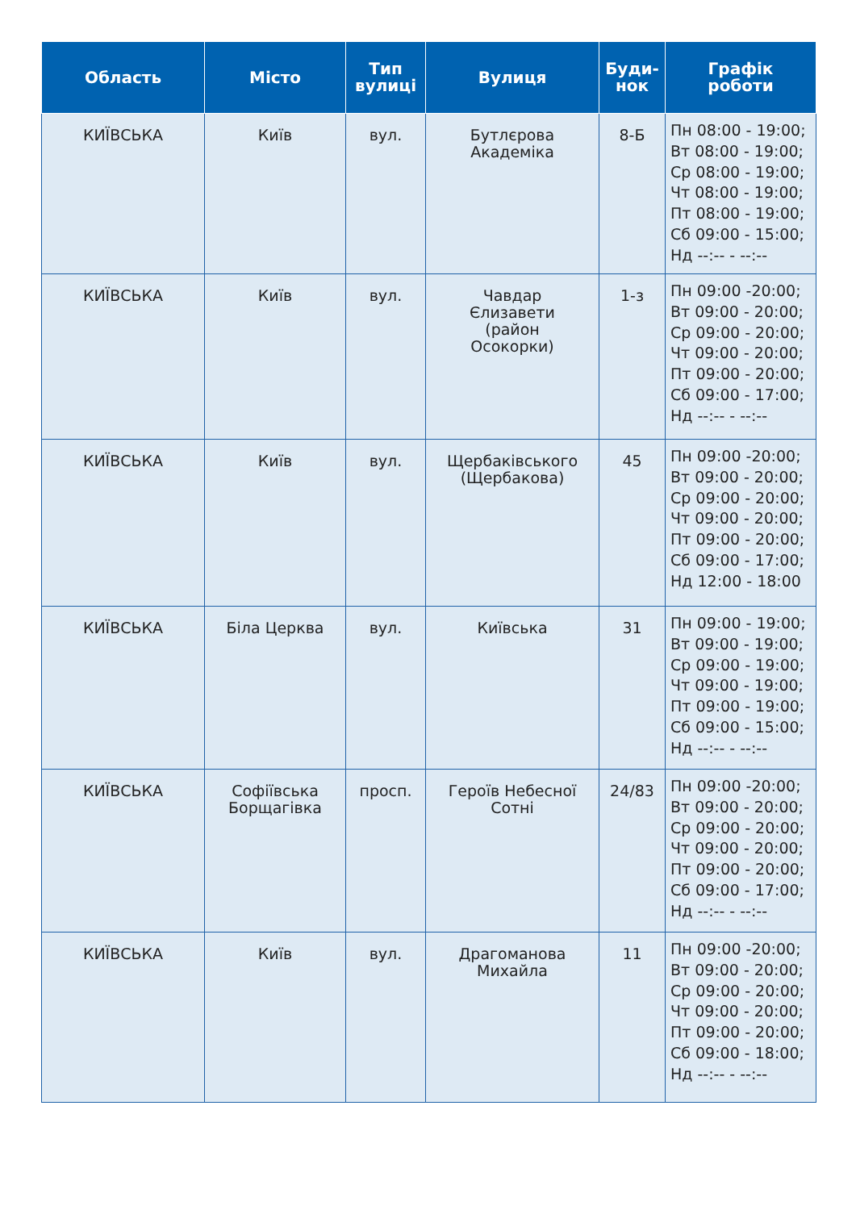| Область | Місто | Тип вулиці | Вулиця | Буди- нок | Графік роботи |
| --- | --- | --- | --- | --- | --- |
| КИЇВСЬКА | Київ | вул. | Бутлєрова Академіка | 8-Б | Пн 08:00 - 19:00; Вт 08:00 - 19:00; Ср 08:00 - 19:00; Чт 08:00 - 19:00; Пт 08:00 - 19:00; Сб 09:00 - 15:00; Нд --:-- - --:-- |
| КИЇВСЬКА | Київ | вул. | Чавдар Єлизавети (район Осокорки) | 1-з | Пн 09:00 -20:00; Вт 09:00 - 20:00; Ср 09:00 - 20:00; Чт 09:00 - 20:00; Пт 09:00 - 20:00; Сб 09:00 - 17:00; Нд --:-- - --:-- |
| КИЇВСЬКА | Київ | вул. | Щербаківського (Щербакова) | 45 | Пн 09:00 -20:00; Вт 09:00 - 20:00; Ср 09:00 - 20:00; Чт 09:00 - 20:00; Пт 09:00 - 20:00; Сб 09:00 - 17:00; Нд 12:00 - 18:00 |
| КИЇВСЬКА | Біла Церква | вул. | Київська | 31 | Пн 09:00 - 19:00; Вт 09:00 - 19:00; Ср 09:00 - 19:00; Чт 09:00 - 19:00; Пт 09:00 - 19:00; Сб 09:00 - 15:00; Нд --:-- - --:-- |
| КИЇВСЬКА | Софіївська Борщагівка | просп. | Героїв Небесної Сотні | 24/83 | Пн 09:00 -20:00; Вт 09:00 - 20:00; Ср 09:00 - 20:00; Чт 09:00 - 20:00; Пт 09:00 - 20:00; Сб 09:00 - 17:00; Нд --:-- - --:-- |
| КИЇВСЬКА | Київ | вул. | Драгоманова Михайла | 11 | Пн 09:00 -20:00; Вт 09:00 - 20:00; Ср 09:00 - 20:00; Чт 09:00 - 20:00; Пт 09:00 - 20:00; Сб 09:00 - 18:00; Нд --:-- - --:-- |